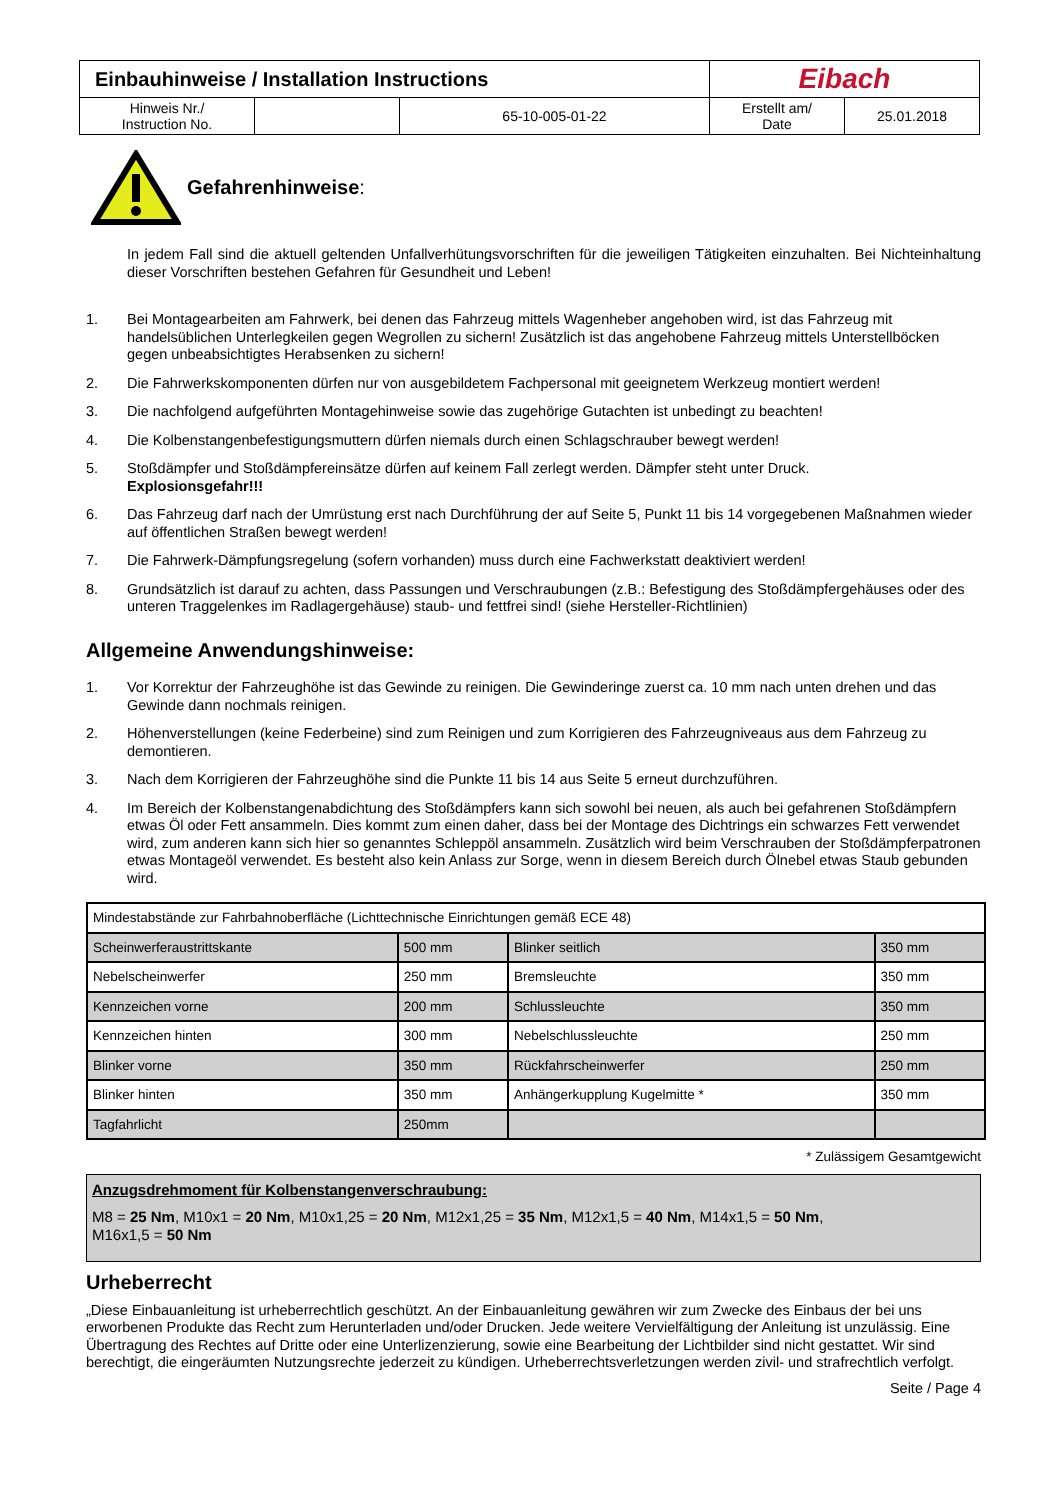| Einbauhinweise / Installation Instructions | | | Eibach | |
| Hinweis Nr./ Instruction No. | | 65-10-005-01-22 | Erstellt am/ Date | 25.01.2018 |
Gefahrenhinweise:
In jedem Fall sind die aktuell geltenden Unfallverhütungsvorschriften für die jeweiligen Tätigkeiten einzuhalten. Bei Nichteinhaltung dieser Vorschriften bestehen Gefahren für Gesundheit und Leben!
1. Bei Montagearbeiten am Fahrwerk, bei denen das Fahrzeug mittels Wagenheber angehoben wird, ist das Fahrzeug mit handelsüblichen Unterlegkeilen gegen Wegrollen zu sichern! Zusätzlich ist das angehobene Fahrzeug mittels Unterstellböcken gegen unbeabsichtigtes Herabsenken zu sichern!
2. Die Fahrwerkskomponenten dürfen nur von ausgebildetem Fachpersonal mit geeignetem Werkzeug montiert werden!
3. Die nachfolgend aufgeführten Montagehinweise sowie das zugehörige Gutachten ist unbedingt zu beachten!
4. Die Kolbenstangenbefestigungsmuttern dürfen niemals durch einen Schlagschrauber bewegt werden!
5. Stoßdämpfer und Stoßdämpfereinsätze dürfen auf keinem Fall zerlegt werden. Dämpfer steht unter Druck.
Explosionsgefahr!!!
6. Das Fahrzeug darf nach der Umrüstung erst nach Durchführung der auf Seite 5, Punkt 11 bis 14 vorgegebenen Maßnahmen wieder auf öffentlichen Straßen bewegt werden!
7. Die Fahrwerk-Dämpfungsregelung (sofern vorhanden) muss durch eine Fachwerkstatt deaktiviert werden!
8. Grundsätzlich ist darauf zu achten, dass Passungen und Verschraubungen (z.B.: Befestigung des Stoßdämpfergehäuses oder des unteren Traggelenkes im Radlagergehäuse) staub- und fettfrei sind! (siehe Hersteller-Richtlinien)
Allgemeine Anwendungshinweise:
1. Vor Korrektur der Fahrzeughöhe ist das Gewinde zu reinigen. Die Gewinderinge zuerst ca. 10 mm nach unten drehen und das Gewinde dann nochmals reinigen.
2. Höhenverstellungen (keine Federbeine) sind zum Reinigen und zum Korrigieren des Fahrzeugniveaus aus dem Fahrzeug zu demontieren.
3. Nach dem Korrigieren der Fahrzeughöhe sind die Punkte 11 bis 14 aus Seite 5 erneut durchzuführen.
4. Im Bereich der Kolbenstangenabdichtung des Stoßdämpfers kann sich sowohl bei neuen, als auch bei gefahrenen Stoßdämpfern etwas Öl oder Fett ansammeln. Dies kommt zum einen daher, dass bei der Montage des Dichtrings ein schwarzes Fett verwendet wird, zum anderen kann sich hier so genanntes Schleppöl ansammeln. Zusätzlich wird beim Verschrauben der Stoßdämpferpatronen etwas Montageöl verwendet. Es besteht also kein Anlass zur Sorge, wenn in diesem Bereich durch Ölnebel etwas Staub gebunden wird.
| Mindestabstände zur Fahrbahnoberfläche (Lichttechnische Einrichtungen gemäß ECE 48) | | | |
| Scheinwerferaustrittskante | 500 mm | Blinker seitlich | 350 mm |
| Nebelscheinwerfer | 250 mm | Bremsleuchte | 350 mm |
| Kennzeichen vorne | 200 mm | Schlussleuchte | 350 mm |
| Kennzeichen hinten | 300 mm | Nebelschlussleuchte | 250 mm |
| Blinker vorne | 350 mm | Rückfahrscheinwerfer | 250 mm |
| Blinker hinten | 350 mm | Anhängerkupplung Kugelmitte * | 350 mm |
| Tagfahrlicht | 250mm | | |
* Zulässigem Gesamtgewicht
Anzugsdrehmoment für Kolbenstangenverschraubung:
M8 = 25 Nm, M10x1 = 20 Nm, M10x1,25 = 20 Nm, M12x1,25 = 35 Nm, M12x1,5 = 40 Nm, M14x1,5 = 50 Nm,
M16x1,5 = 50 Nm
Urheberrecht
„Diese Einbauanleitung ist urheberrechtlich geschützt. An der Einbauanleitung gewähren wir zum Zwecke des Einbaus der bei uns erworbenen Produkte das Recht zum Herunterladen und/oder Drucken. Jede weitere Vervielfältigung der Anleitung ist unzulässig. Eine Übertragung des Rechtes auf Dritte oder eine Unterlizenzierung, sowie eine Bearbeitung der Lichtbilder sind nicht gestattet. Wir sind berechtigt, die eingeräumten Nutzungsrechte jederzeit zu kündigen. Urheberrechtsverletzungen werden zivil- und strafrechtlich verfolgt.
Seite / Page 4